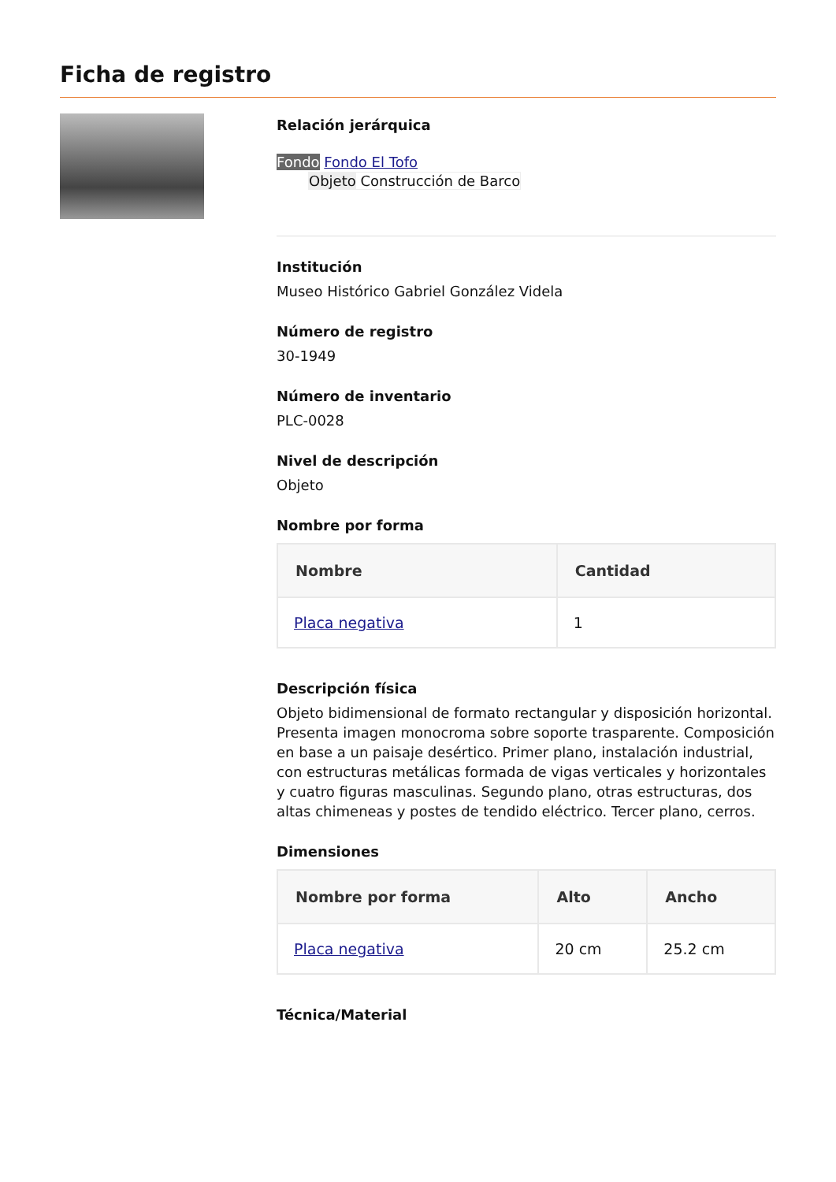Ficha de registro
Relación jerárquica
Fondo Fondo El Tofo
Objeto Construcción de Barco
Institución
Museo Histórico Gabriel González Videla
Número de registro
30-1949
Número de inventario
PLC-0028
Nivel de descripción
Objeto
Nombre por forma
| Nombre | Cantidad |
| --- | --- |
| Placa negativa | 1 |
Descripción física
Objeto bidimensional de formato rectangular y disposición horizontal. Presenta imagen monocroma sobre soporte trasparente. Composición en base a un paisaje desértico. Primer plano, instalación industrial, con estructuras metálicas formada de vigas verticales y horizontales y cuatro figuras masculinas. Segundo plano, otras estructuras, dos altas chimeneas y postes de tendido eléctrico. Tercer plano, cerros.
Dimensiones
| Nombre por forma | Alto | Ancho |
| --- | --- | --- |
| Placa negativa | 20 cm | 25.2 cm |
Técnica/Material